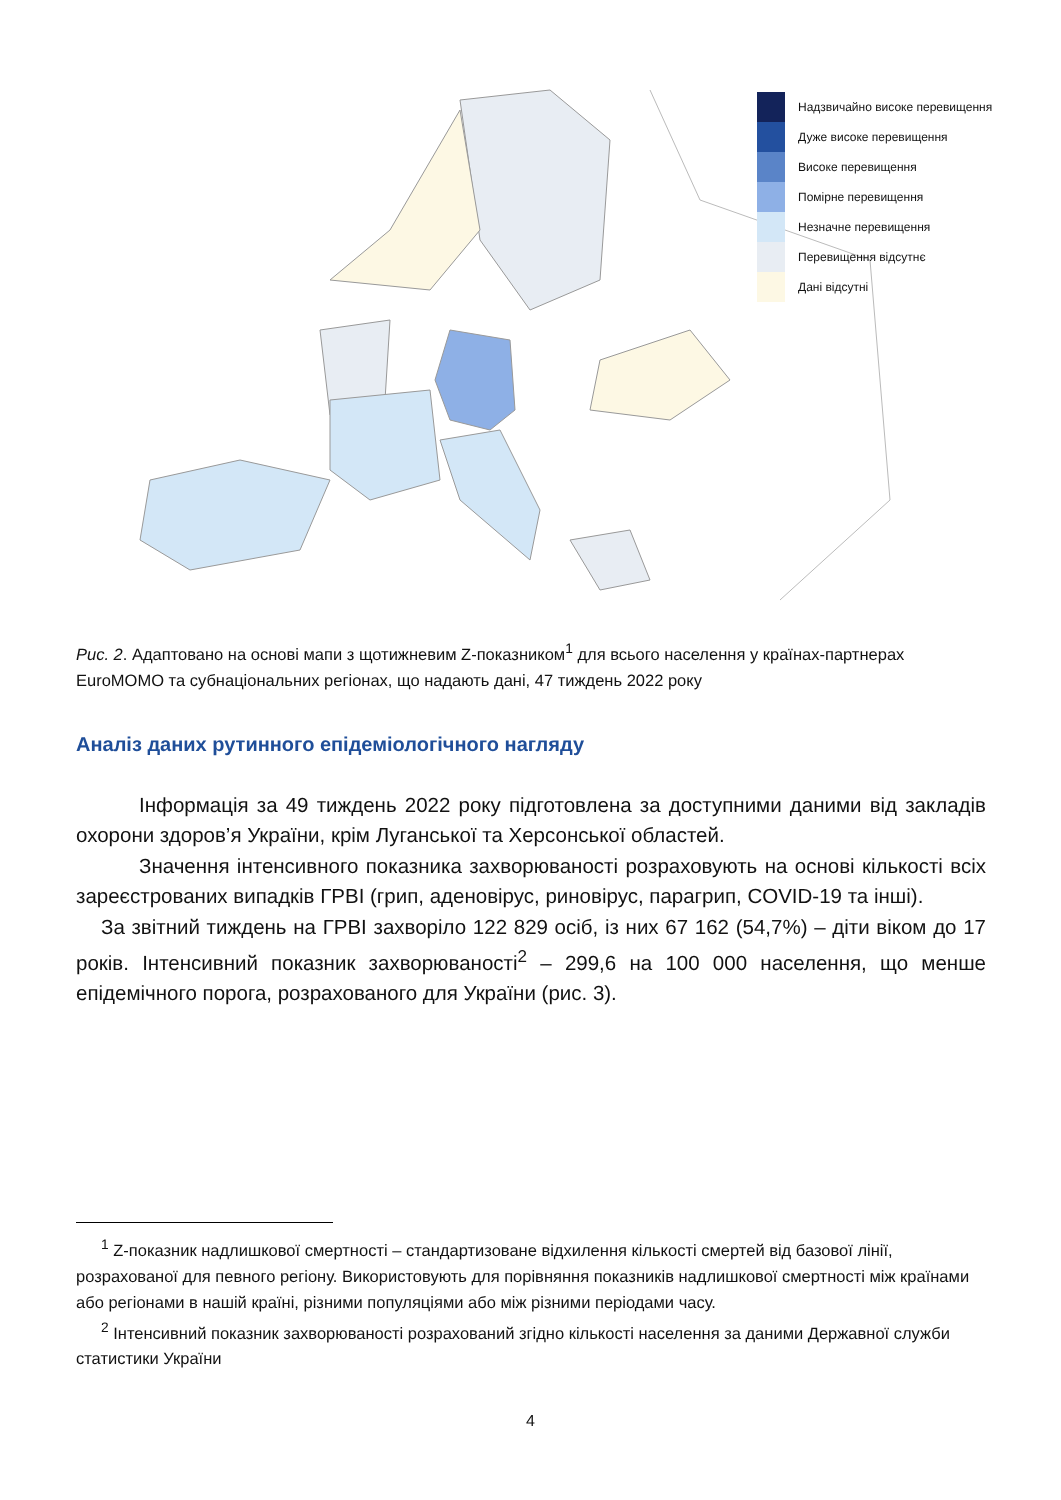Надзвичайно високе перевищення
Дуже високе перевищення
Високе перевищення
Помірне перевищення
Незначне перевищення
Перевищення відсутнє
Дані відсутні
Рис. 2. Адаптовано на основі мапи з щотижневим Z-показником<sup>1</sup> для всього населення у країнах-партнерах EuroMOMO та субнаціональних регіонах, що надають дані, 47 тиждень 2022 року
Аналіз даних рутинного епідеміологічного нагляду
Інформація за 49 тиждень 2022 року підготовлена за доступними даними від закладів охорони здоров’я України, крім Луганської та Херсонської областей.
Значення інтенсивного показника захворюваності розраховують на основі кількості всіх зареєстрованих випадків ГРВІ (грип, аденовірус, риновірус, парагрип, COVID-19 та інші).
За звітний тиждень на ГРВІ захворіло 122 829 осіб, із них 67 162 (54,7%) – діти віком до 17 років. Інтенсивний показник захворюваності<sup>2</sup> – 299,6 на 100 000 населення, що менше епідемічного порога, розрахованого для України (рис. 3).
<sup>1</sup> Z-показник надлишкової смертності – стандартизоване відхилення кількості смертей від базової лінії, розрахованої для певного регіону. Використовують для порівняння показників надлишкової смертності між країнами або регіонами в нашій країні, різними популяціями або між різними періодами часу.
<sup>2</sup> Інтенсивний показник захворюваності розрахований згідно кількості населення за даними Державної служби статистики України
4